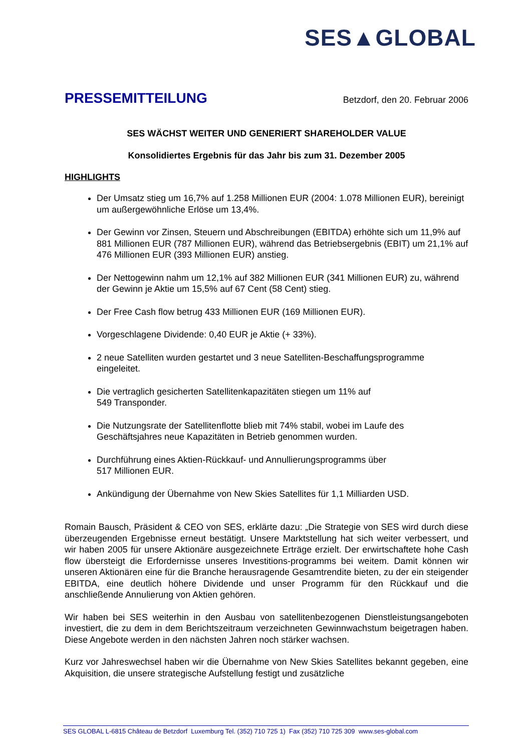SES▲GLOBAL
PRESSEMITTEILUNG
Betzdorf, den 20. Februar 2006
SES WÄCHST WEITER UND GENERIERT SHAREHOLDER VALUE
Konsolidiertes Ergebnis für das Jahr bis zum 31. Dezember 2005
HIGHLIGHTS
Der Umsatz stieg um 16,7% auf 1.258 Millionen EUR (2004: 1.078 Millionen EUR), bereinigt um außergewöhnliche Erlöse um 13,4%.
Der Gewinn vor Zinsen, Steuern und Abschreibungen (EBITDA) erhöhte sich um 11,9% auf 881 Millionen EUR (787 Millionen EUR), während das Betriebsergebnis (EBIT) um 21,1% auf 476 Millionen EUR (393 Millionen EUR) anstieg.
Der Nettogewinn nahm um 12,1% auf 382 Millionen EUR (341 Millionen EUR) zu, während der Gewinn je Aktie um 15,5% auf 67 Cent (58 Cent) stieg.
Der Free Cash flow betrug 433 Millionen EUR (169 Millionen EUR).
Vorgeschlagene Dividende: 0,40 EUR je Aktie (+ 33%).
2 neue Satelliten wurden gestartet und 3 neue Satelliten-Beschaffungsprogramme eingeleitet.
Die vertraglich gesicherten Satellitenkapazitäten stiegen um 11% auf
549 Transponder.
Die Nutzungsrate der Satellitenflotte blieb mit 74% stabil, wobei im Laufe des Geschäftsjahres neue Kapazitäten in Betrieb genommen wurden.
Durchführung eines Aktien-Rückkauf- und Annullierungsprogramms über
517 Millionen EUR.
Ankündigung der Übernahme von New Skies Satellites für 1,1 Milliarden USD.
Romain Bausch, Präsident & CEO von SES, erklärte dazu: „Die Strategie von SES wird durch diese überzeugenden Ergebnisse erneut bestätigt. Unsere Marktstellung hat sich weiter verbessert, und wir haben 2005 für unsere Aktionäre ausgezeichnete Erträge erzielt. Der erwirtschaftete hohe Cash flow übersteigt die Erfordernisse unseres Investitions-programms bei weitem. Damit können wir unseren Aktionären eine für die Branche herausragende Gesamtrendite bieten, zu der ein steigender EBITDA, eine deutlich höhere Dividende und unser Programm für den Rückkauf und die anschließende Annulierung von Aktien gehören.
Wir haben bei SES weiterhin in den Ausbau von satellitenbezogenen Dienstleistungsangeboten investiert, die zu dem in dem Berichtszeitraum verzeichneten Gewinnwachstum beigetragen haben. Diese Angebote werden in den nächsten Jahren noch stärker wachsen.
Kurz vor Jahreswechsel haben wir die Übernahme von New Skies Satellites bekannt gegeben, eine Akquisition, die unsere strategische Aufstellung festigt und zusätzliche
SES GLOBAL L-6815 Château de Betzdorf Luxemburg Tel. (352) 710 725 1) Fax (352) 710 725 309 www.ses-global.com